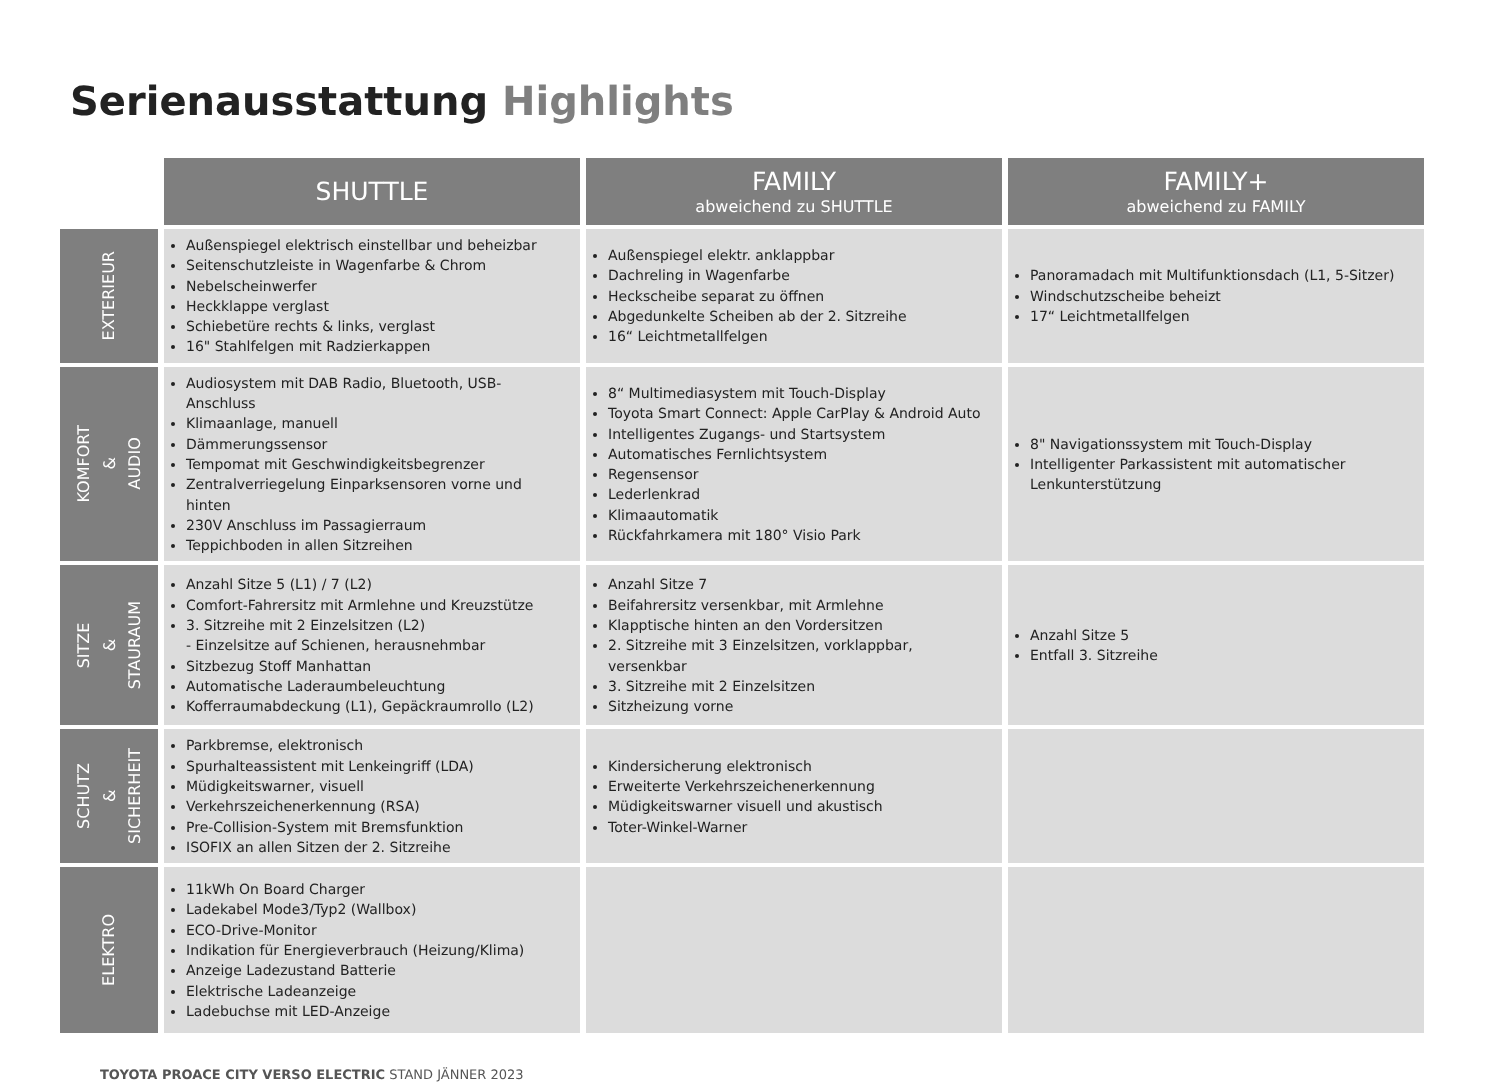Serienausstattung Highlights
| | SHUTTLE | FAMILY abweichend zu SHUTTLE | FAMILY+ abweichend zu FAMILY |
| --- | --- | --- | --- |
| EXTERIEUR | Außenspiegel elektrisch einstellbar und beheizbar Seitenschutzleiste in Wagenfarbe & Chrom Nebelscheinwerfer Heckklappe verglast Schiebetüre rechts & links, verglast 16" Stahlfelgen mit Radzierkappen | Außenspiegel elektr. anklappbar Dachreling in Wagenfarbe Heckscheibe separat zu öffnen Abgedunkelte Scheiben ab der 2. Sitzreihe 16“ Leichtmetallfelgen | Panoramadach mit Multifunktionsdach (L1, 5-Sitzer) Windschutzscheibe beheizt 17“ Leichtmetallfelgen |
| KOMFORT & AUDIO | Audiosystem mit DAB Radio, Bluetooth, USB-Anschluss Klimaanlage, manuell Dämmerungssensor Tempomat mit Geschwindigkeitsbegrenzer Zentralverriegelung Einparksensoren vorne und hinten 230V Anschluss im Passagierraum Teppichboden in allen Sitzreihen | 8“ Multimediasystem mit Touch-Display Toyota Smart Connect: Apple CarPlay & Android Auto Intelligentes Zugangs- und Startsystem Automatisches Fernlichtsystem Regensensor Lederlenkrad Klimaautomatik Rückfahrkamera mit 180° Visio Park | 8" Navigationssystem mit Touch-Display Intelligenter Parkassistent mit automatischer Lenkunterstützung |
| SITZE & STAURAUM | Anzahl Sitze 5 (L1) / 7 (L2) Comfort-Fahrersitz mit Armlehne und Kreuzstütze 3. Sitzreihe mit 2 Einzelsitzen (L2) - Einzelsitze auf Schienen, herausnehmbar Sitzbezug Stoff Manhattan Automatische Laderaumbeleuchtung Kofferraumabdeckung (L1), Gepäckraumrollo (L2) | Anzahl Sitze 7 Beifahrersitz versenkbar, mit Armlehne Klapptische hinten an den Vordersitzen 2. Sitzreihe mit 3 Einzelsitzen, vorklappbar, versenkbar 3. Sitzreihe mit 2 Einzelsitzen Sitzheizung vorne | Anzahl Sitze 5 Entfall 3. Sitzreihe |
| SCHUTZ & SICHERHEIT | Parkbremse, elektronisch Spurhalteassistent mit Lenkeingriff (LDA) Müdigkeitswarner, visuell Verkehrszeichenerkennung (RSA) Pre-Collision-System mit Bremsfunktion ISOFIX an allen Sitzen der 2. Sitzreihe | Kindersicherung elektronisch Erweiterte Verkehrszeichenerkennung Müdigkeitswarner visuell und akustisch Toter-Winkel-Warner | |
| ELEKTRO | 11kWh On Board Charger Ladekabel Mode3/Typ2 (Wallbox) ECO-Drive-Monitor Indikation für Energieverbrauch (Heizung/Klima) Anzeige Ladezustand Batterie Elektrische Ladeanzeige Ladebuchse mit LED-Anzeige | | |
TOYOTA PROACE CITY VERSO ELECTRIC STAND JÄNNER 2023